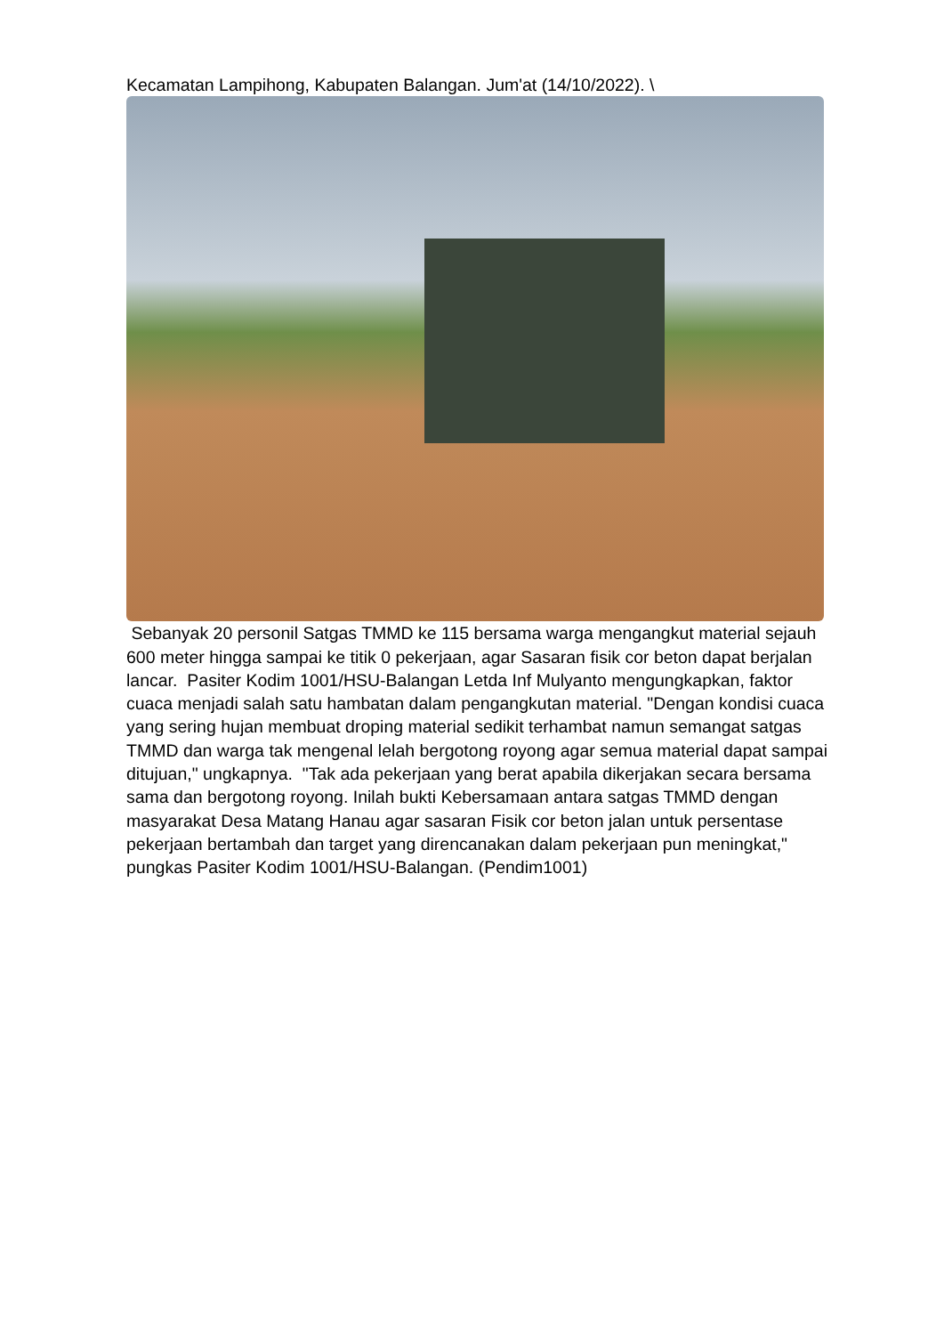Kecamatan Lampihong, Kabupaten Balangan. Jum'at (14/10/2022). \
Sebanyak 20 personil Satgas TMMD ke 115 bersama warga mengangkut material sejauh 600 meter hingga sampai ke titik 0 pekerjaan, agar Sasaran fisik cor beton dapat berjalan lancar. Pasiter Kodim 1001/HSU-Balangan Letda Inf Mulyanto mengungkapkan, faktor cuaca menjadi salah satu hambatan dalam pengangkutan material. "Dengan kondisi cuaca yang sering hujan membuat droping material sedikit terhambat namun semangat satgas TMMD dan warga tak mengenal lelah bergotong royong agar semua material dapat sampai ditujuan," ungkapnya. "Tak ada pekerjaan yang berat apabila dikerjakan secara bersama sama dan bergotong royong. Inilah bukti Kebersamaan antara satgas TMMD dengan masyarakat Desa Matang Hanau agar sasaran Fisik cor beton jalan untuk persentase pekerjaan bertambah dan target yang direncanakan dalam pekerjaan pun meningkat," pungkas Pasiter Kodim 1001/HSU-Balangan. (Pendim1001)